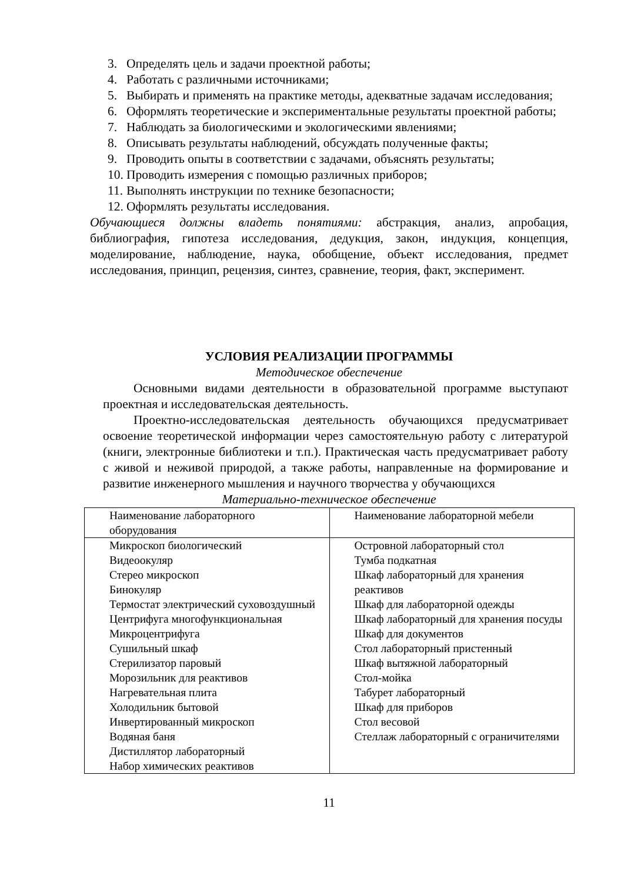3. Определять цель и задачи проектной работы;
4. Работать с различными источниками;
5. Выбирать и применять на практике методы, адекватные задачам исследования;
6. Оформлять теоретические и экспериментальные результаты проектной работы;
7. Наблюдать за биологическими и экологическими явлениями;
8. Описывать результаты наблюдений, обсуждать полученные факты;
9. Проводить опыты в соответствии с задачами, объяснять результаты;
10. Проводить измерения с помощью различных приборов;
11. Выполнять инструкции по технике безопасности;
12. Оформлять результаты исследования.
Обучающиеся должны владеть понятиями: абстракция, анализ, апробация, библиография, гипотеза исследования, дедукция, закон, индукция, концепция, моделирование, наблюдение, наука, обобщение, объект исследования, предмет исследования, принцип, рецензия, синтез, сравнение, теория, факт, эксперимент.
УСЛОВИЯ РЕАЛИЗАЦИИ ПРОГРАММЫ
Методическое обеспечение
Основными видами деятельности в образовательной программе выступают проектная и исследовательская деятельность.
Проектно-исследовательская деятельность обучающихся предусматривает освоение теоретической информации через самостоятельную работу с литературой (книги, электронные библиотеки и т.п.). Практическая часть предусматривает работу с живой и неживой природой, а также работы, направленные на формирование и развитие инженерного мышления и научного творчества у обучающихся
Материально-техническое обеспечение
| Наименование лабораторного оборудования | Наименование лабораторной мебели |
| Микроскоп биологический Видеоокуляр Стерео микроскоп Бинокуляр Термостат электрический суховоздушный Центрифуга многофункциональная Микроцентрифуга Сушильный шкаф Стерилизатор паровый Морозильник для реактивов Нагревательная плита Холодильник бытовой Инвертированный микроскоп Водяная баня Дистиллятор лабораторный Набор химических реактивов | Островной лабораторный стол Тумба подкатная Шкаф лабораторный для хранения реактивов Шкаф для лабораторной одежды Шкаф лабораторный для хранения посуды Шкаф для документов Стол лабораторный пристенный Шкаф вытяжной лабораторный Стол-мойка Табурет лабораторный Шкаф для приборов Стол весовой Стеллаж лабораторный с ограничителями |
11